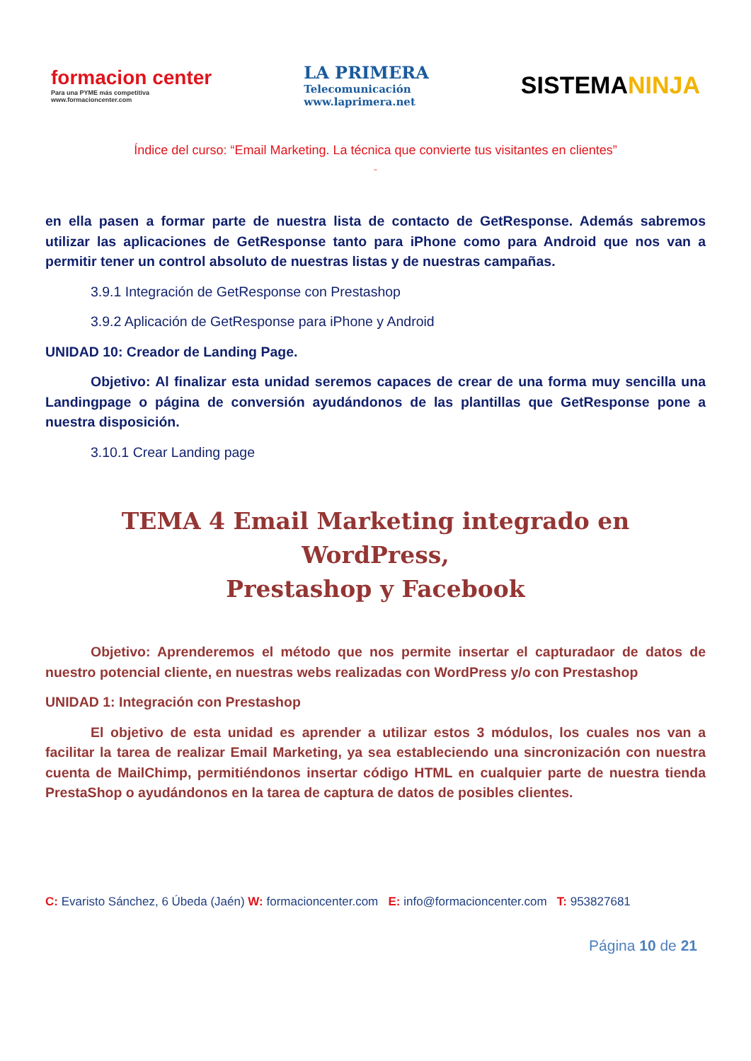formacion center
Para una PYME más competitiva
www.formacioncenter.com
LA PRIMERA
Telecomunicación
www.laprimera.net
SISTEMANINJA
Índice del curso: “Email Marketing. La técnica que convierte tus visitantes en clientes”
”
en ella pasen a formar parte de nuestra lista de contacto de GetResponse. Además sabremos utilizar las aplicaciones de GetResponse tanto para iPhone como para Android que nos van a permitir tener un control absoluto de nuestras listas y de nuestras campañas.
3.9.1 Integración de GetResponse con Prestashop
3.9.2 Aplicación de GetResponse para iPhone y Android
UNIDAD 10: Creador de Landing Page.
Objetivo: Al finalizar esta unidad seremos capaces de crear de una forma muy sencilla una Landingpage o página de conversión ayudándonos de las plantillas que GetResponse pone a nuestra disposición.
3.10.1 Crear Landing page
TEMA 4 Email Marketing integrado en WordPress,
Prestashop y Facebook
Objetivo: Aprenderemos el método que nos permite insertar el capturadaor de datos de nuestro potencial cliente, en nuestras webs realizadas con WordPress y/o con Prestashop
UNIDAD 1: Integración con Prestashop
El objetivo de esta unidad es aprender a utilizar estos 3 módulos, los cuales nos van a facilitar la tarea de realizar Email Marketing, ya sea estableciendo una sincronización con nuestra cuenta de MailChimp, permitiéndonos insertar código HTML en cualquier parte de nuestra tienda PrestaShop o ayudándonos en la tarea de captura de datos de posibles clientes.
C: Evaristo Sánchez, 6 Úbeda (Jaén) W: formacioncenter.com E: info@formacioncenter.com T: 953827681
Página 10 de 21